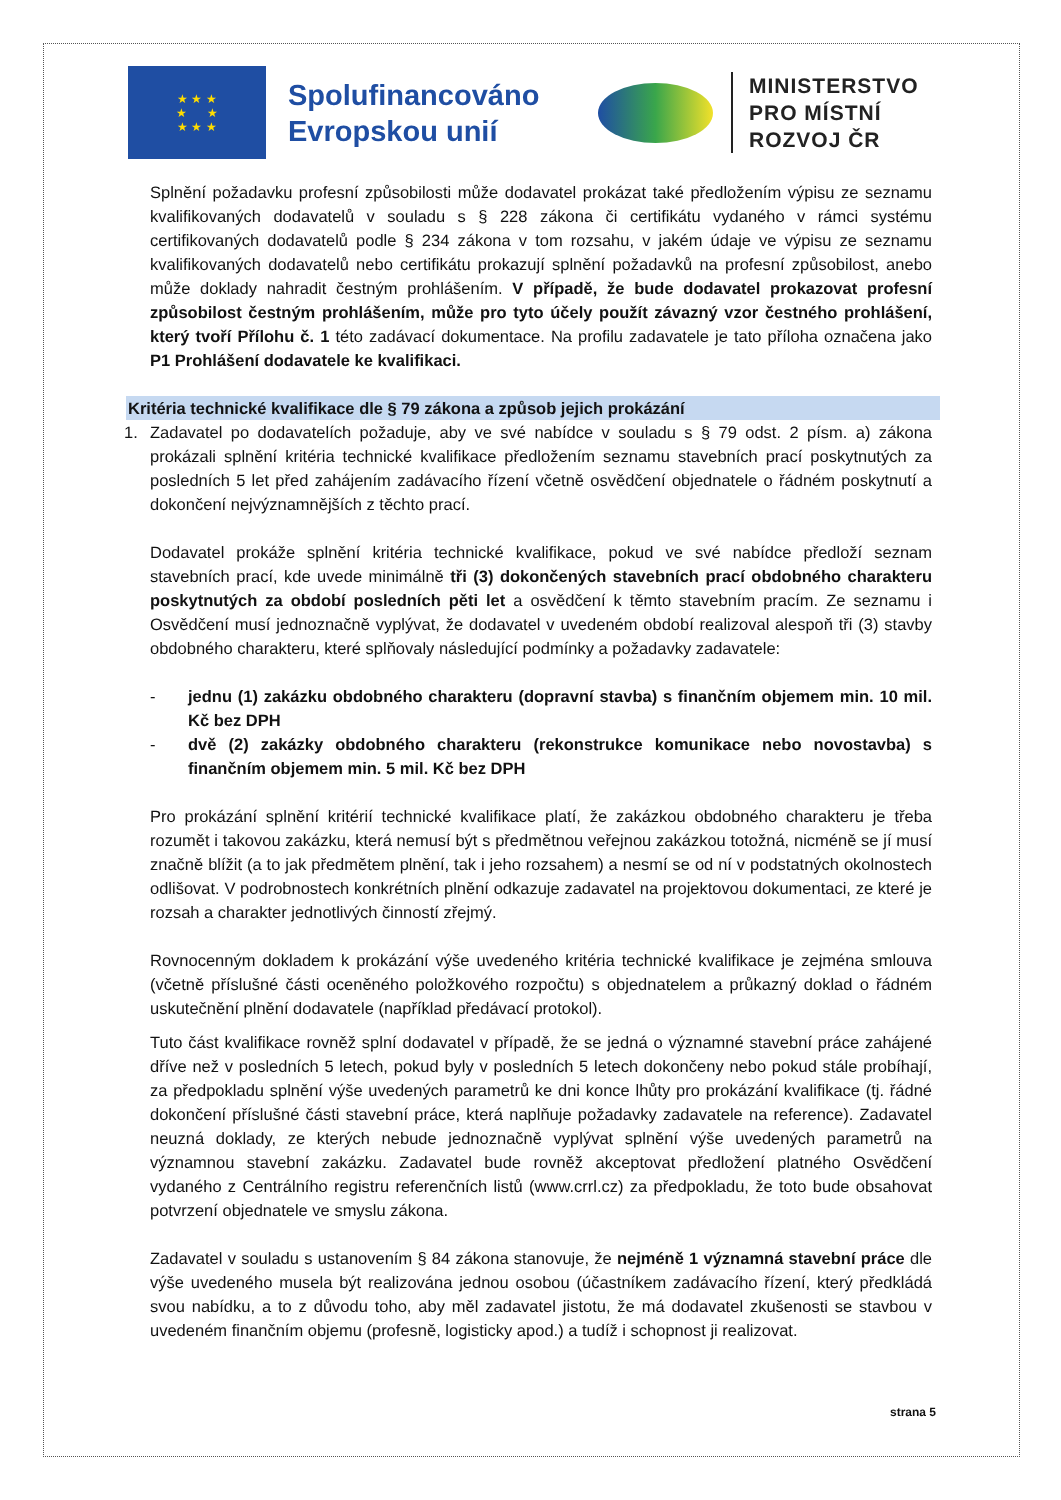★ ★ ★
★ ★
★ ★ ★
Spolufinancováno Evropskou unií
MINISTERSTVO
PRO MÍSTNÍ
ROZVOJ ČR
Splnění požadavku profesní způsobilosti může dodavatel prokázat také předložením výpisu ze seznamu kvalifikovaných dodavatelů v souladu s § 228 zákona či certifikátu vydaného v rámci systému certifikovaných dodavatelů podle § 234 zákona v tom rozsahu, v jakém údaje ve výpisu ze seznamu kvalifikovaných dodavatelů nebo certifikátu prokazují splnění požadavků na profesní způsobilost, anebo může doklady nahradit čestným prohlášením. V případě, že bude dodavatel prokazovat profesní způsobilost čestným prohlášením, může pro tyto účely použít závazný vzor čestného prohlášení, který tvoří Přílohu č. 1 této zadávací dokumentace. Na profilu zadavatele je tato příloha označena jako P1 Prohlášení dodavatele ke kvalifikaci.
Kritéria technické kvalifikace dle § 79 zákona a způsob jejich prokázání
1. Zadavatel po dodavatelích požaduje, aby ve své nabídce v souladu s § 79 odst. 2 písm. a) zákona prokázali splnění kritéria technické kvalifikace předložením seznamu stavebních prací poskytnutých za posledních 5 let před zahájením zadávacího řízení včetně osvědčení objednatele o řádném poskytnutí a dokončení nejvýznamnějších z těchto prací.
Dodavatel prokáže splnění kritéria technické kvalifikace, pokud ve své nabídce předloží seznam stavebních prací, kde uvede minimálně tři (3) dokončených stavebních prací obdobného charakteru poskytnutých za období posledních pěti let a osvědčení k těmto stavebním pracím. Ze seznamu i Osvědčení musí jednoznačně vyplývat, že dodavatel v uvedeném období realizoval alespoň tři (3) stavby obdobného charakteru, které splňovaly následující podmínky a požadavky zadavatele:
- jednu (1) zakázku obdobného charakteru (dopravní stavba) s finančním objemem min. 10 mil. Kč bez DPH
- dvě (2) zakázky obdobného charakteru (rekonstrukce komunikace nebo novostavba) s finančním objemem min. 5 mil. Kč bez DPH
Pro prokázání splnění kritérií technické kvalifikace platí, že zakázkou obdobného charakteru je třeba rozumět i takovou zakázku, která nemusí být s předmětnou veřejnou zakázkou totožná, nicméně se jí musí značně blížit (a to jak předmětem plnění, tak i jeho rozsahem) a nesmí se od ní v podstatných okolnostech odlišovat. V podrobnostech konkrétních plnění odkazuje zadavatel na projektovou dokumentaci, ze které je rozsah a charakter jednotlivých činností zřejmý.
Rovnocenným dokladem k prokázání výše uvedeného kritéria technické kvalifikace je zejména smlouva (včetně příslušné části oceněného položkového rozpočtu) s objednatelem a průkazný doklad o řádném uskutečnění plnění dodavatele (například předávací protokol).
Tuto část kvalifikace rovněž splní dodavatel v případě, že se jedná o významné stavební práce zahájené dříve než v posledních 5 letech, pokud byly v posledních 5 letech dokončeny nebo pokud stále probíhají, za předpokladu splnění výše uvedených parametrů ke dni konce lhůty pro prokázání kvalifikace (tj. řádné dokončení příslušné části stavební práce, která naplňuje požadavky zadavatele na reference). Zadavatel neuzná doklady, ze kterých nebude jednoznačně vyplývat splnění výše uvedených parametrů na významnou stavební zakázku. Zadavatel bude rovněž akceptovat předložení platného Osvědčení vydaného z Centrálního registru referenčních listů (www.crrl.cz) za předpokladu, že toto bude obsahovat potvrzení objednatele ve smyslu zákona.
Zadavatel v souladu s ustanovením § 84 zákona stanovuje, že nejméně 1 významná stavební práce dle výše uvedeného musela být realizována jednou osobou (účastníkem zadávacího řízení, který předkládá svou nabídku, a to z důvodu toho, aby měl zadavatel jistotu, že má dodavatel zkušenosti se stavbou v uvedeném finančním objemu (profesně, logisticky apod.) a tudíž i schopnost ji realizovat.
strana 5